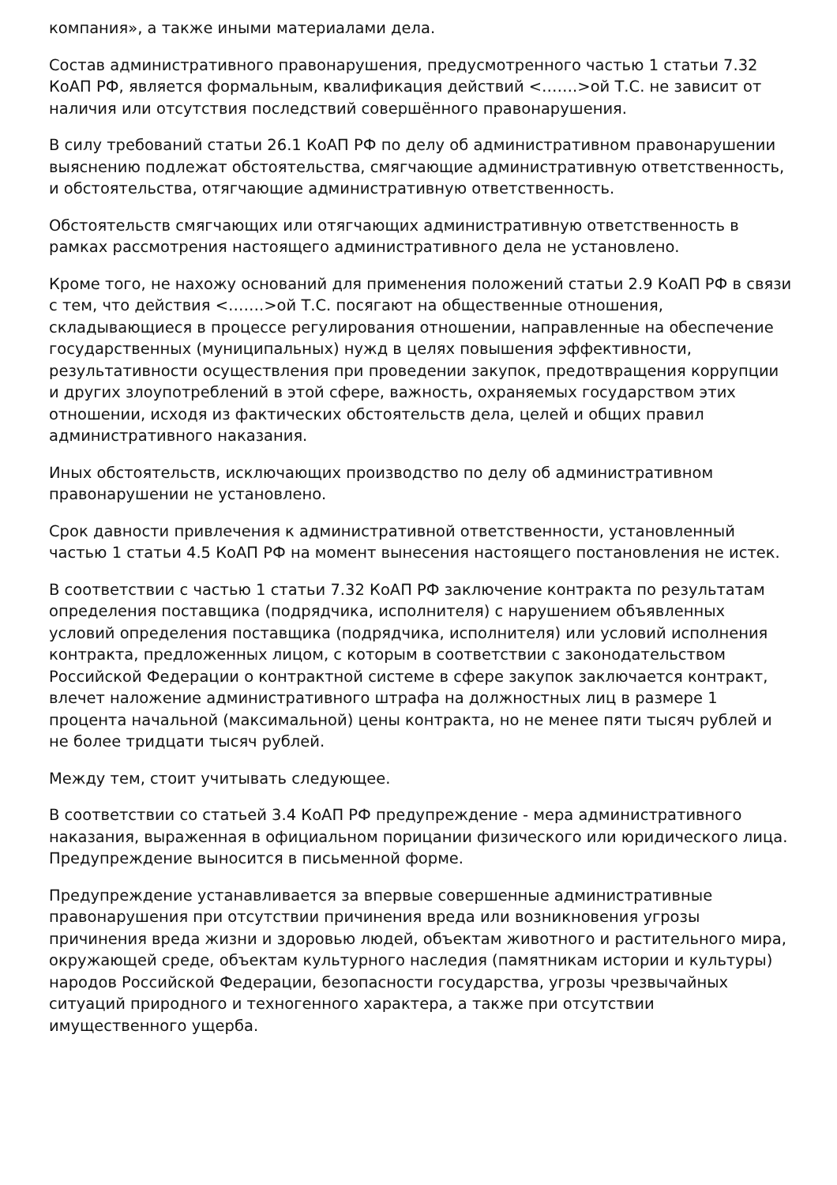компания», а также иными материалами дела.
Состав административного правонарушения, предусмотренного частью 1 статьи 7.32 КоАП РФ, является формальным, квалификация действий <…….>ой Т.С. не зависит от наличия или отсутствия последствий совершённого правонарушения.
В силу требований статьи 26.1 КоАП РФ по делу об административном правонарушении выяснению подлежат обстоятельства, смягчающие административную ответственность, и обстоятельства, отягчающие административную ответственность.
Обстоятельств смягчающих или отягчающих административную ответственность в рамках рассмотрения настоящего административного дела не установлено.
Кроме того, не нахожу оснований для применения положений статьи 2.9 КоАП РФ в связи с тем, что действия <…….>ой Т.С. посягают на общественные отношения, складывающиеся в процессе регулирования отношении, направленные на обеспечение государственных (муниципальных) нужд в целях повышения эффективности, результативности осуществления при проведении закупок, предотвращения коррупции и других злоупотреблений в этой сфере, важность, охраняемых государством этих отношении, исходя из фактических обстоятельств дела, целей и общих правил административного наказания.
Иных обстоятельств, исключающих производство по делу об административном правонарушении не установлено.
Срок давности привлечения к административной ответственности, установленный частью 1 статьи 4.5 КоАП РФ на момент вынесения настоящего постановления не истек.
В соответствии с частью 1 статьи 7.32 КоАП РФ заключение контракта по результатам определения поставщика (подрядчика, исполнителя) с нарушением объявленных условий определения поставщика (подрядчика, исполнителя) или условий исполнения контракта, предложенных лицом, с которым в соответствии с законодательством Российской Федерации о контрактной системе в сфере закупок заключается контракт, влечет наложение административного штрафа на должностных лиц в размере 1 процента начальной (максимальной) цены контракта, но не менее пяти тысяч рублей и не более тридцати тысяч рублей.
Между тем, стоит учитывать следующее.
В соответствии со статьей 3.4 КоАП РФ предупреждение - мера административного наказания, выраженная в официальном порицании физического или юридического лица. Предупреждение выносится в письменной форме.
Предупреждение устанавливается за впервые совершенные административные правонарушения при отсутствии причинения вреда или возникновения угрозы причинения вреда жизни и здоровью людей, объектам животного и растительного мира, окружающей среде, объектам культурного наследия (памятникам истории и культуры) народов Российской Федерации, безопасности государства, угрозы чрезвычайных ситуаций природного и техногенного характера, а также при отсутствии имущественного ущерба.